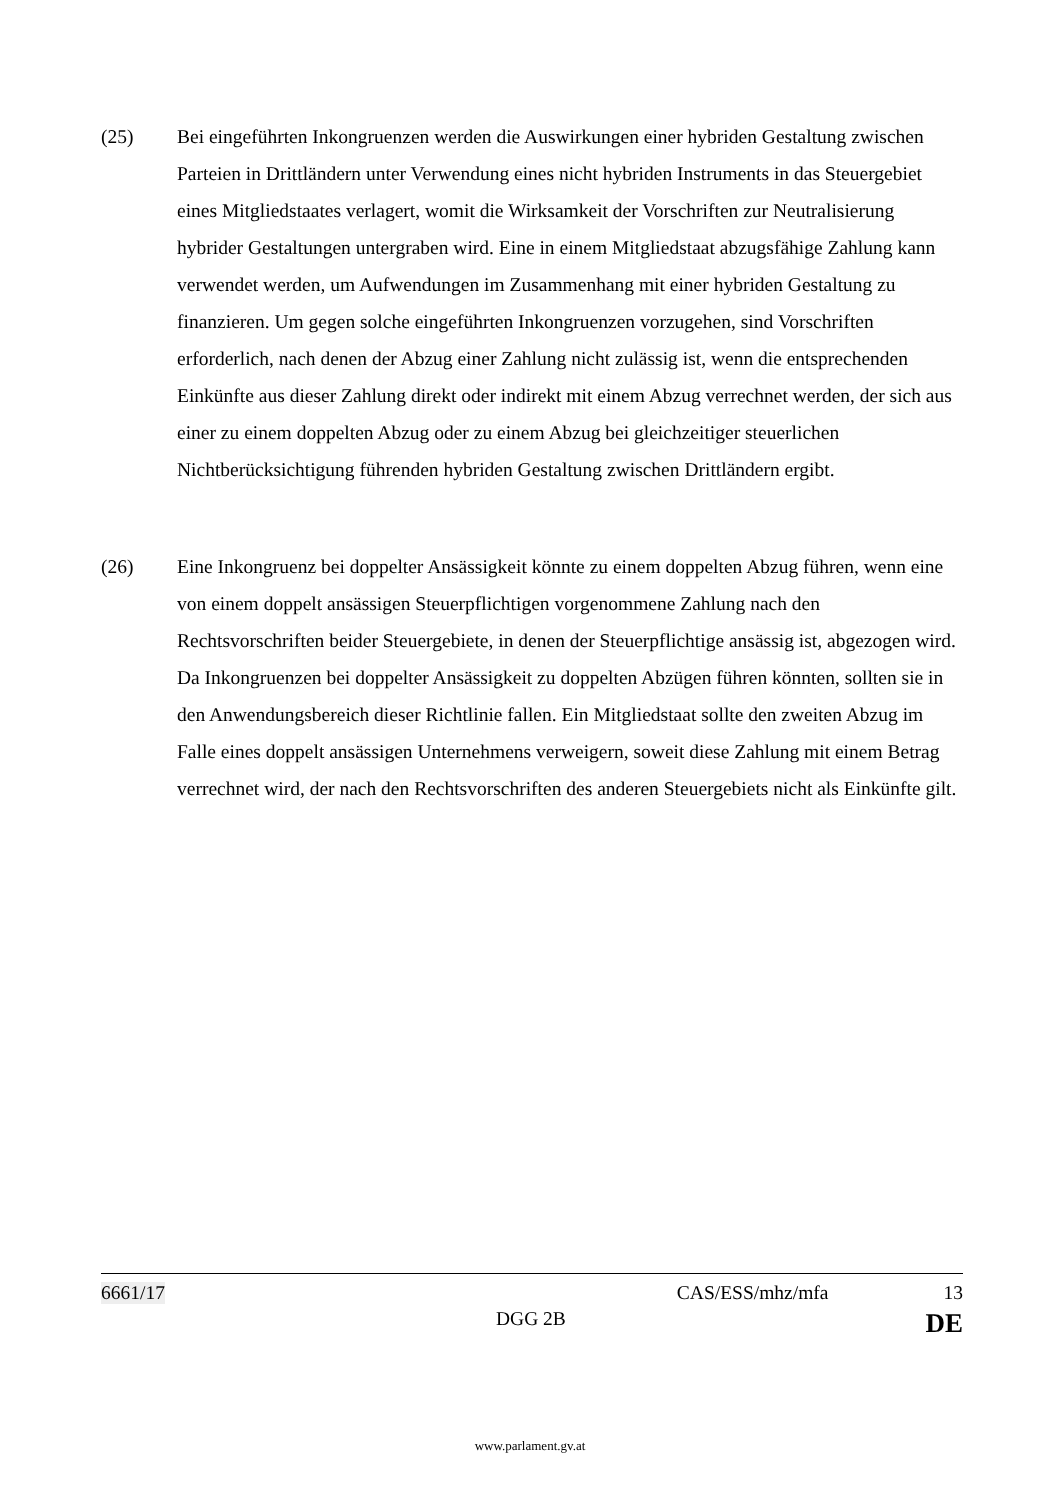(25) Bei eingeführten Inkongruenzen werden die Auswirkungen einer hybriden Gestaltung zwischen Parteien in Drittländern unter Verwendung eines nicht hybriden Instruments in das Steuergebiet eines Mitgliedstaates verlagert, womit die Wirksamkeit der Vorschriften zur Neutralisierung hybrider Gestaltungen untergraben wird. Eine in einem Mitgliedstaat abzugsfähige Zahlung kann verwendet werden, um Aufwendungen im Zusammenhang mit einer hybriden Gestaltung zu finanzieren. Um gegen solche eingeführten Inkongruenzen vorzugehen, sind Vorschriften erforderlich, nach denen der Abzug einer Zahlung nicht zulässig ist, wenn die entsprechenden Einkünfte aus dieser Zahlung direkt oder indirekt mit einem Abzug verrechnet werden, der sich aus einer zu einem doppelten Abzug oder zu einem Abzug bei gleichzeitiger steuerlichen Nichtberücksichtigung führenden hybriden Gestaltung zwischen Drittländern ergibt.
(26) Eine Inkongruenz bei doppelter Ansässigkeit könnte zu einem doppelten Abzug führen, wenn eine von einem doppelt ansässigen Steuerpflichtigen vorgenommene Zahlung nach den Rechtsvorschriften beider Steuergebiete, in denen der Steuerpflichtige ansässig ist, abgezogen wird. Da Inkongruenzen bei doppelter Ansässigkeit zu doppelten Abzügen führen könnten, sollten sie in den Anwendungsbereich dieser Richtlinie fallen. Ein Mitgliedstaat sollte den zweiten Abzug im Falle eines doppelt ansässigen Unternehmens verweigern, soweit diese Zahlung mit einem Betrag verrechnet wird, der nach den Rechtsvorschriften des anderen Steuergebiets nicht als Einkünfte gilt.
6661/17 CAS/ESS/mhz/mfa 13
DGG 2B DE
www.parlament.gv.at